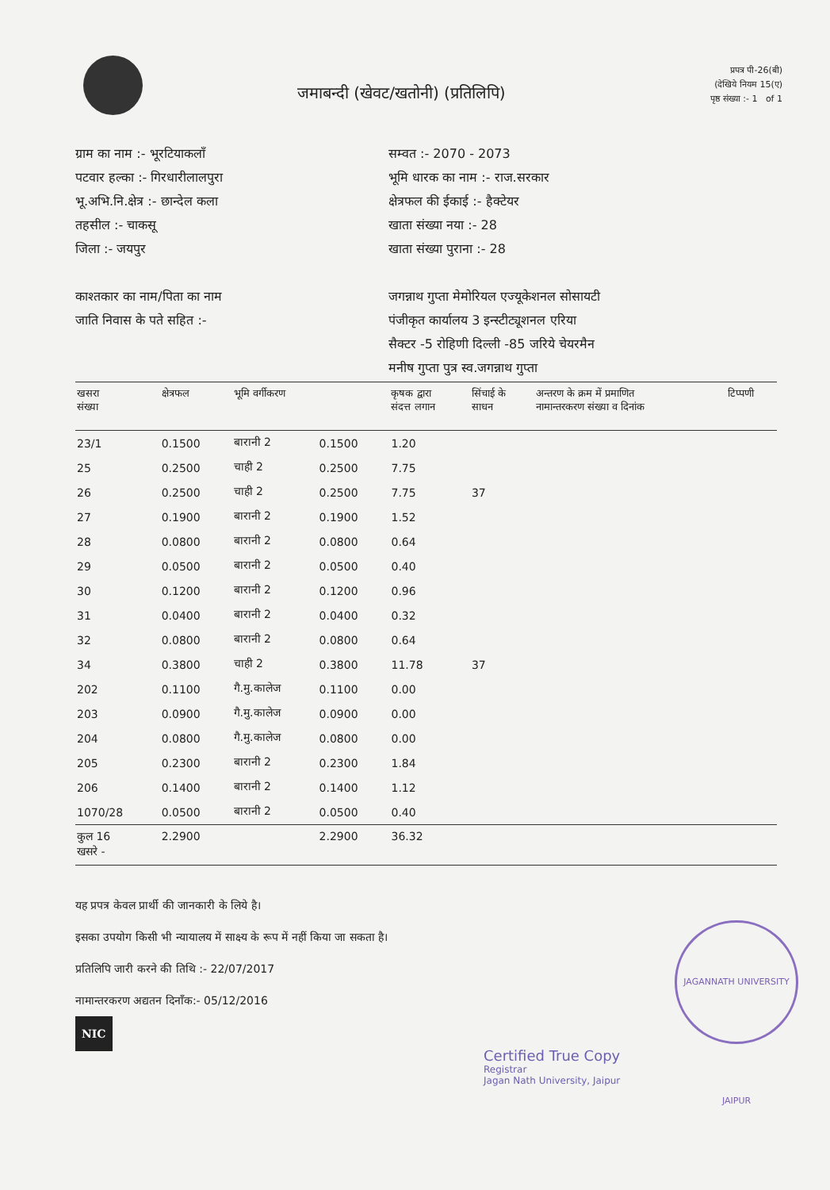जमाबन्दी (खेवट/खतोनी) (प्रतिलिपि)
प्रपत्र पी-26(बी)
(देखिये नियम 15(ए)
पृष्ठ संख्या :- 1 of 1
ग्राम का नाम :- भूरटियाकलाँ
पटवार हल्का :- गिरधारीलालपुरा
भू.अभि.नि.क्षेत्र :- छान्देल कला
तहसील :- चाकसू
जिला :- जयपुर
काश्तकार का नाम/पिता का नाम
जाति निवास के पते सहित :-
सम्वत :- 2070 - 2073
भूमि धारक का नाम :- राज.सरकार
क्षेत्रफल की ईकाई :- हैक्टेयर
खाता संख्या नया :- 28
खाता संख्या पुराना :- 28
जगन्नाथ गुप्ता मेमोरियल एज्यूकेशनल सोसायटी
पंजीकृत कार्यालय 3 इन्स्टीट्यूशनल एरिया
सैक्टर -5 रोहिणी दिल्ली -85 जरिये चेयरमैन
मनीष गुप्ता पुत्र स्व.जगन्नाथ गुप्ता
| खसरा संख्या | क्षेत्रफल | भूमि वर्गीकरण | | कृषक द्वारा संदत्त लगान | सिंचाई के साधन | अन्तरण के क्रम में प्रमाणित नामान्तरकरण संख्या व दिनांक | टिप्पणी |
| --- | --- | --- | --- | --- | --- | --- | --- |
| 23/1 | 0.1500 | बारानी 2 | 0.1500 | 1.20 | | | |
| 25 | 0.2500 | चाही 2 | 0.2500 | 7.75 | | | |
| 26 | 0.2500 | चाही 2 | 0.2500 | 7.75 | 37 | | |
| 27 | 0.1900 | बारानी 2 | 0.1900 | 1.52 | | | |
| 28 | 0.0800 | बारानी 2 | 0.0800 | 0.64 | | | |
| 29 | 0.0500 | बारानी 2 | 0.0500 | 0.40 | | | |
| 30 | 0.1200 | बारानी 2 | 0.1200 | 0.96 | | | |
| 31 | 0.0400 | बारानी 2 | 0.0400 | 0.32 | | | |
| 32 | 0.0800 | बारानी 2 | 0.0800 | 0.64 | | | |
| 34 | 0.3800 | चाही 2 | 0.3800 | 11.78 | 37 | | |
| 202 | 0.1100 | गै.मु.कालेज | 0.1100 | 0.00 | | | |
| 203 | 0.0900 | गै.मु.कालेज | 0.0900 | 0.00 | | | |
| 204 | 0.0800 | गै.मु.कालेज | 0.0800 | 0.00 | | | |
| 205 | 0.2300 | बारानी 2 | 0.2300 | 1.84 | | | |
| 206 | 0.1400 | बारानी 2 | 0.1400 | 1.12 | | | |
| 1070/28 | 0.0500 | बारानी 2 | 0.0500 | 0.40 | | | |
| कुल 16 खसरे - | 2.2900 | | 2.2900 | 36.32 | | | |
यह प्रपत्र केवल प्रार्थी की जानकारी के लिये है।
इसका उपयोग किसी भी न्यायालय में साक्ष्य के रूप में नहीं किया जा सकता है।
प्रतिलिपि जारी करने की तिथि :- 22/07/2017
नामान्तरकरण अद्यतन दिनाँक:- 05/12/2016
NIC
JAGANNATH UNIVERSITY JAIPUR
Certified True Copy
Registrar
Jagan Nath University, Jaipur